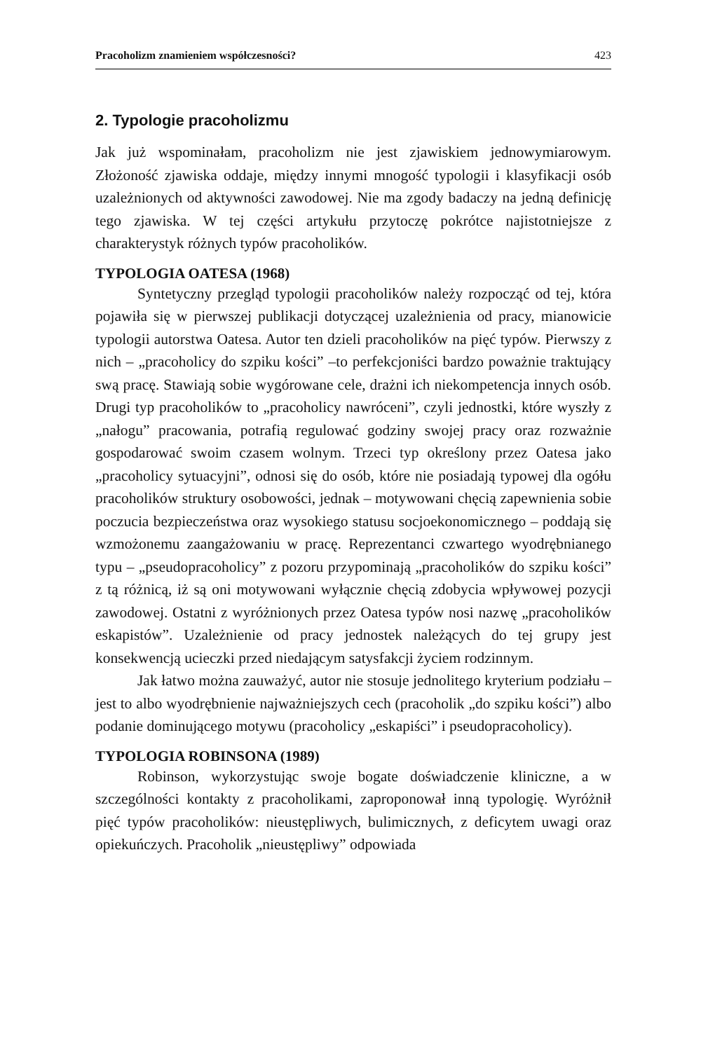Pracoholizm znamieniem współczesności? 423
2. Typologie pracoholizmu
Jak już wspominałam, pracoholizm nie jest zjawiskiem jednowymiarowym. Złożoność zjawiska oddaje, między innymi mnogość typologii i klasyfikacji osób uzależnionych od aktywności zawodowej. Nie ma zgody badaczy na jedną definicję tego zjawiska. W tej części artykułu przytoczę pokrótce najistotniejsze z charakterystyk różnych typów pracoholików.
TYPOLOGIA OATESA (1968)
Syntetyczny przegląd typologii pracoholików należy rozpocząć od tej, która pojawiła się w pierwszej publikacji dotyczącej uzależnienia od pracy, mianowicie typologii autorstwa Oatesa. Autor ten dzieli pracoholików na pięć typów. Pierwszy z nich – „pracoholicy do szpiku kości” –to perfekcjoniści bardzo poważnie traktujący swą pracę. Stawiają sobie wygórowane cele, drażni ich niekompetencja innych osób. Drugi typ pracoholików to „pracoholicy nawróceni”, czyli jednostki, które wyszły z „nałogu” pracowania, potrafią regulować godziny swojej pracy oraz rozważnie gospodarować swoim czasem wolnym. Trzeci typ określony przez Oatesa jako „pracoholicy sytuacyjni”, odnosi się do osób, które nie posiadają typowej dla ogółu pracoholików struktury osobowości, jednak – motywowani chęcią zapewnienia sobie poczucia bezpieczeństwa oraz wysokiego statusu socjoekonomicznego – poddają się wzmożonemu zaangażowaniu w pracę. Reprezentanci czwartego wyodrębnianego typu – „pseudopracoholicy” z pozoru przypominają „pracoholików do szpiku kości” z tą różnicą, iż są oni motywowani wyłącznie chęcią zdobycia wpływowej pozycji zawodowej. Ostatni z wyróżnionych przez Oatesa typów nosi nazwę „pracoholików eskapistów”. Uzależnienie od pracy jednostek należących do tej grupy jest konsekwencją ucieczki przed niedającym satysfakcji życiem rodzinnym.
Jak łatwo można zauważyć, autor nie stosuje jednolitego kryterium podziału – jest to albo wyodrębnienie najważniejszych cech (pracoholik „do szpiku kości”) albo podanie dominującego motywu (pracoholicy „eskapiści” i pseudopracoholicy).
TYPOLOGIA ROBINSONA (1989)
Robinson, wykorzystując swoje bogate doświadczenie kliniczne, a w szczególności kontakty z pracoholikami, zaproponował inną typologię. Wyróżnił pięć typów pracoholików: nieustępliwych, bulimicznych, z deficytem uwagi oraz opiekuńczych. Pracoholik „nieustępliwy” odpowiada